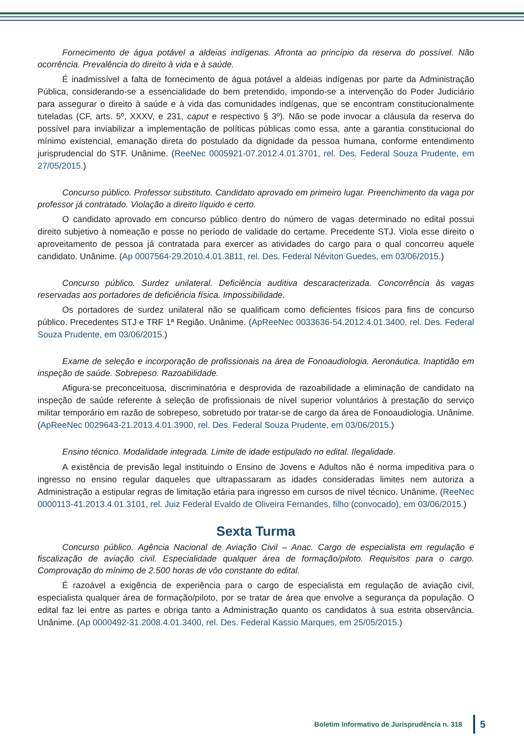Fornecimento de água potável a aldeias indígenas. Afronta ao princípio da reserva do possível. Não ocorrência. Prevalência do direito à vida e à saúde.
É inadmissível a falta de fornecimento de água potável a aldeias indígenas por parte da Administração Pública, considerando-se a essencialidade do bem pretendido, impondo-se a intervenção do Poder Judiciário para assegurar o direito à saúde e à vida das comunidades indígenas, que se encontram constitucionalmente tuteladas (CF, arts. 5º, XXXV, e 231, caput e respectivo § 3º). Não se pode invocar a cláusula da reserva do possível para inviabilizar a implementação de políticas públicas como essa, ante a garantia constitucional do mínimo existencial, emanação direta do postulado da dignidade da pessoa humana, conforme entendimento jurisprudencial do STF. Unânime. (ReeNec 0005921-07.2012.4.01.3701, rel. Des. Federal Souza Prudente, em 27/05/2015.)
Concurso público. Professor substituto. Candidato aprovado em primeiro lugar. Preenchimento da vaga por professor já contratado. Violação a direito líquido e certo.
O candidato aprovado em concurso público dentro do número de vagas determinado no edital possui direito subjetivo à nomeação e posse no período de validade do certame. Precedente STJ. Viola esse direito o aproveitamento de pessoa já contratada para exercer as atividades do cargo para o qual concorreu aquele candidato. Unânime. (Ap 0007564-29.2010.4.01.3811, rel. Des. Federal Néviton Guedes, em 03/06/2015.)
Concurso público. Surdez unilateral. Deficiência auditiva descaracterizada. Concorrência às vagas reservadas aos portadores de deficiência física. Impossibilidade.
Os portadores de surdez unilateral não se qualificam como deficientes físicos para fins de concurso público. Precedentes STJ e TRF 1ª Região. Unânime. (ApReeNec 0033636-54.2012.4.01.3400, rel. Des. Federal Souza Prudente, em 03/06/2015.)
Exame de seleção e incorporação de profissionais na área de Fonoaudiologia. Aeronáutica. Inaptidão em inspeção de saúde. Sobrepeso. Razoabilidade.
Afigura-se preconceituosa, discriminatória e desprovida de razoabilidade a eliminação de candidato na inspeção de saúde referente à seleção de profissionais de nível superior voluntários à prestação do serviço militar temporário em razão de sobrepeso, sobretudo por tratar-se de cargo da área de Fonoaudiologia. Unânime. (ApReeNec 0029643-21.2013.4.01.3900, rel. Des. Federal Souza Prudente, em 03/06/2015.)
Ensino técnico. Modalidade integrada. Limite de idade estipulado no edital. Ilegalidade.
A existência de previsão legal instituindo o Ensino de Jovens e Adultos não é norma impeditiva para o ingresso no ensino regular daqueles que ultrapassaram as idades consideradas limites nem autoriza a Administração a estipular regras de limitação etária para ingresso em cursos de nível técnico. Unânime. (ReeNec 0000113-41.2013.4.01.3101, rel. Juiz Federal Evaldo de Oliveira Fernandes, filho (convocado), em 03/06/2015.)
Sexta Turma
Concurso público. Agência Nacional de Aviação Civil – Anac. Cargo de especialista em regulação e fiscalização de aviação civil. Especialidade qualquer área de formação/piloto. Requisitos para o cargo. Comprovação do mínimo de 2.500 horas de vôo constante do edital.
É razoável a exigência de experiência para o cargo de especialista em regulação de aviação civil, especialista qualquer área de formação/piloto, por se tratar de área que envolve a segurança da população. O edital faz lei entre as partes e obriga tanto a Administração quanto os candidatos à sua estrita observância. Unânime. (Ap 0000492-31.2008.4.01.3400, rel. Des. Federal Kassio Marques, em 25/05/2015.)
Boletim Informativo de Jurisprudência n. 318 5